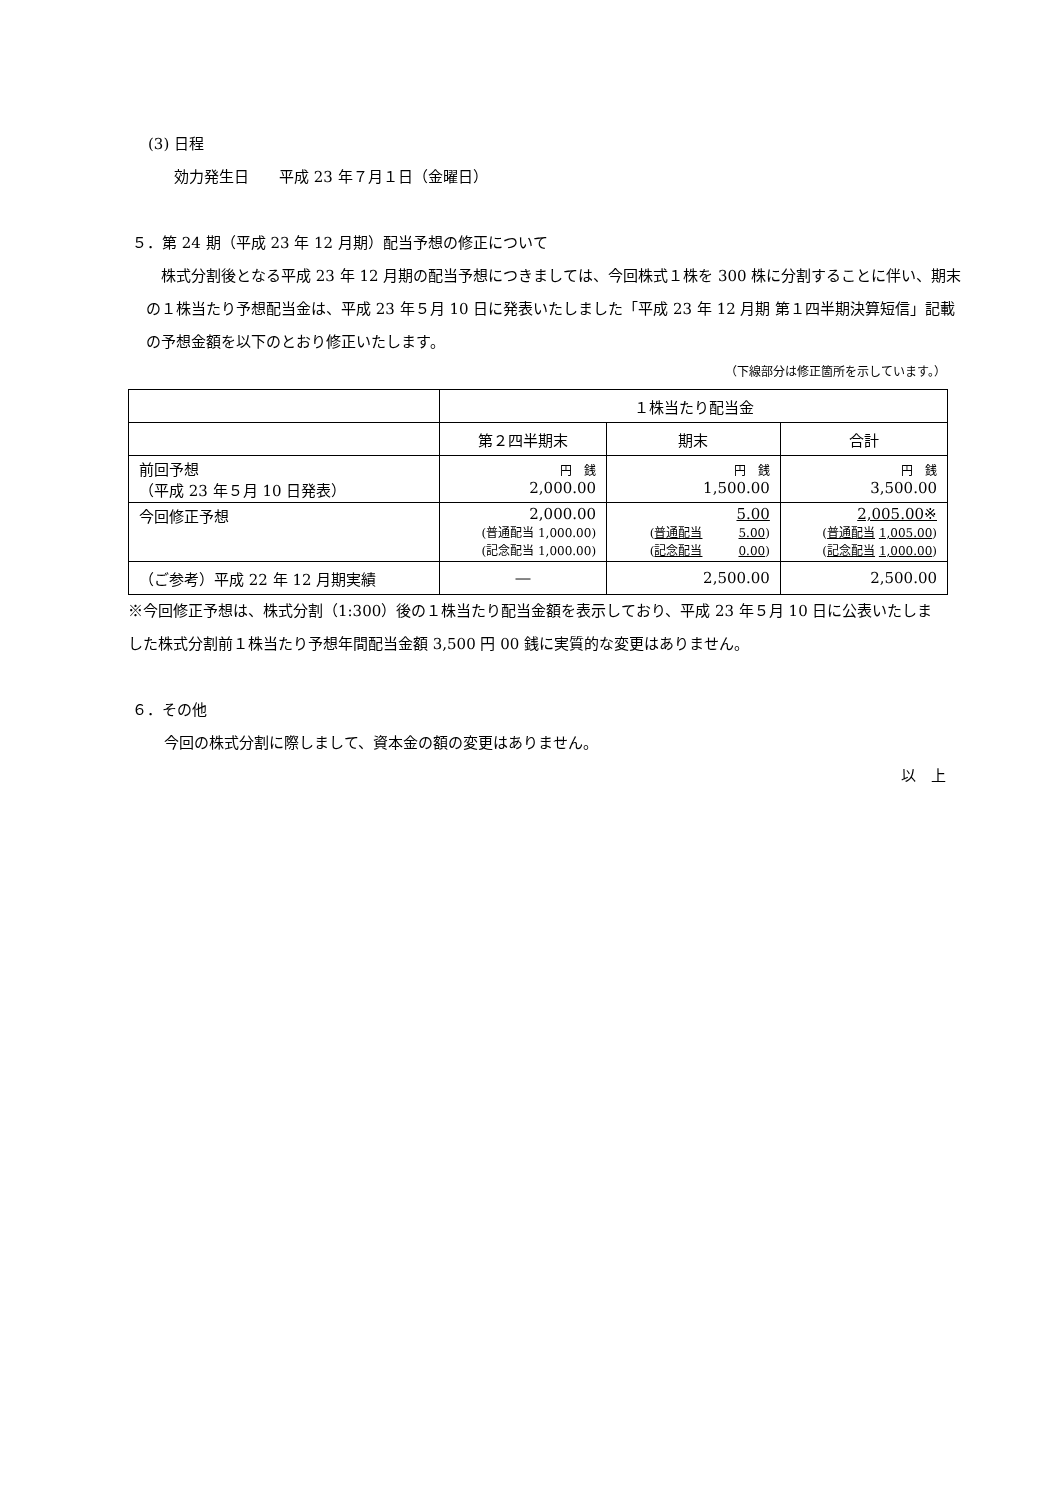(3) 日程
効力発生日　　平成 23 年７月１日（金曜日）
５．第 24 期（平成 23 年 12 月期）配当予想の修正について
　株式分割後となる平成 23 年 12 月期の配当予想につきましては、今回株式１株を 300 株に分割することに伴い、期末の１株当たり予想配当金は、平成 23 年５月 10 日に発表いたしました「平成 23 年 12 月期 第１四半期決算短信」記載の予想金額を以下のとおり修正いたします。
（下線部分は修正箇所を示しています。）
| | １株当たり配当金 | | |
| | 第２四半期末 | 期末 | 合計 |
| 前回予想 （平成 23 年５月 10 日発表） | 円 銭 2,000.00 | 円 銭 1,500.00 | 円 銭 3,500.00 |
| 今回修正予想 | 2,000.00 (普通配当 1,000.00) (記念配当 1,000.00) | 5.00 ( 普通配当 5.00 ) ( 記念配当 0.00 ) | 2,005.00※ ( 普通配当 1,005.00 ) ( 記念配当 1,000.00 ) |
| （ご参考）平成 22 年 12 月期実績 | ― | 2,500.00 | 2,500.00 |
※今回修正予想は、株式分割（1:300）後の１株当たり配当金額を表示しており、平成 23 年５月 10 日に公表いたしました株式分割前１株当たり予想年間配当金額 3,500 円 00 銭に実質的な変更はありません。
６．その他
今回の株式分割に際しまして、資本金の額の変更はありません。
以　上